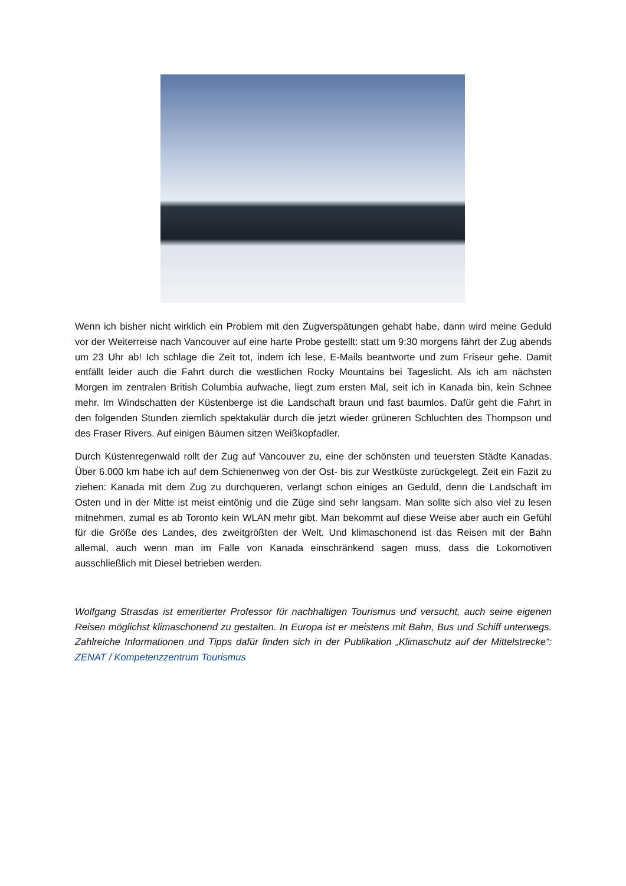Wenn ich bisher nicht wirklich ein Problem mit den Zugverspätungen gehabt habe, dann wird meine Geduld vor der Weiterreise nach Vancouver auf eine harte Probe gestellt: statt um 9:30 morgens fährt der Zug abends um 23 Uhr ab! Ich schlage die Zeit tot, indem ich lese, E-Mails beantworte und zum Friseur gehe. Damit entfällt leider auch die Fahrt durch die westlichen Rocky Mountains bei Tageslicht. Als ich am nächsten Morgen im zentralen British Columbia aufwache, liegt zum ersten Mal, seit ich in Kanada bin, kein Schnee mehr. Im Windschatten der Küstenberge ist die Landschaft braun und fast baumlos. Dafür geht die Fahrt in den folgenden Stunden ziemlich spektakulär durch die jetzt wieder grüneren Schluchten des Thompson und des Fraser Rivers. Auf einigen Bäumen sitzen Weißkopfadler.
Durch Küstenregenwald rollt der Zug auf Vancouver zu, eine der schönsten und teuersten Städte Kanadas. Über 6.000 km habe ich auf dem Schienenweg von der Ost- bis zur Westküste zurückgelegt. Zeit ein Fazit zu ziehen: Kanada mit dem Zug zu durchqueren, verlangt schon einiges an Geduld, denn die Landschaft im Osten und in der Mitte ist meist eintönig und die Züge sind sehr langsam. Man sollte sich also viel zu lesen mitnehmen, zumal es ab Toronto kein WLAN mehr gibt. Man bekommt auf diese Weise aber auch ein Gefühl für die Größe des Landes, des zweitgrößten der Welt. Und klimaschonend ist das Reisen mit der Bahn allemal, auch wenn man im Falle von Kanada einschränkend sagen muss, dass die Lokomotiven ausschließlich mit Diesel betrieben werden.
Wolfgang Strasdas ist emeritierter Professor für nachhaltigen Tourismus und versucht, auch seine eigenen Reisen möglichst klimaschonend zu gestalten. In Europa ist er meistens mit Bahn, Bus und Schiff unterwegs. Zahlreiche Informationen und Tipps dafür finden sich in der Publikation „Klimaschutz auf der Mittelstrecke“: ZENAT / Kompetenzzentrum Tourismus